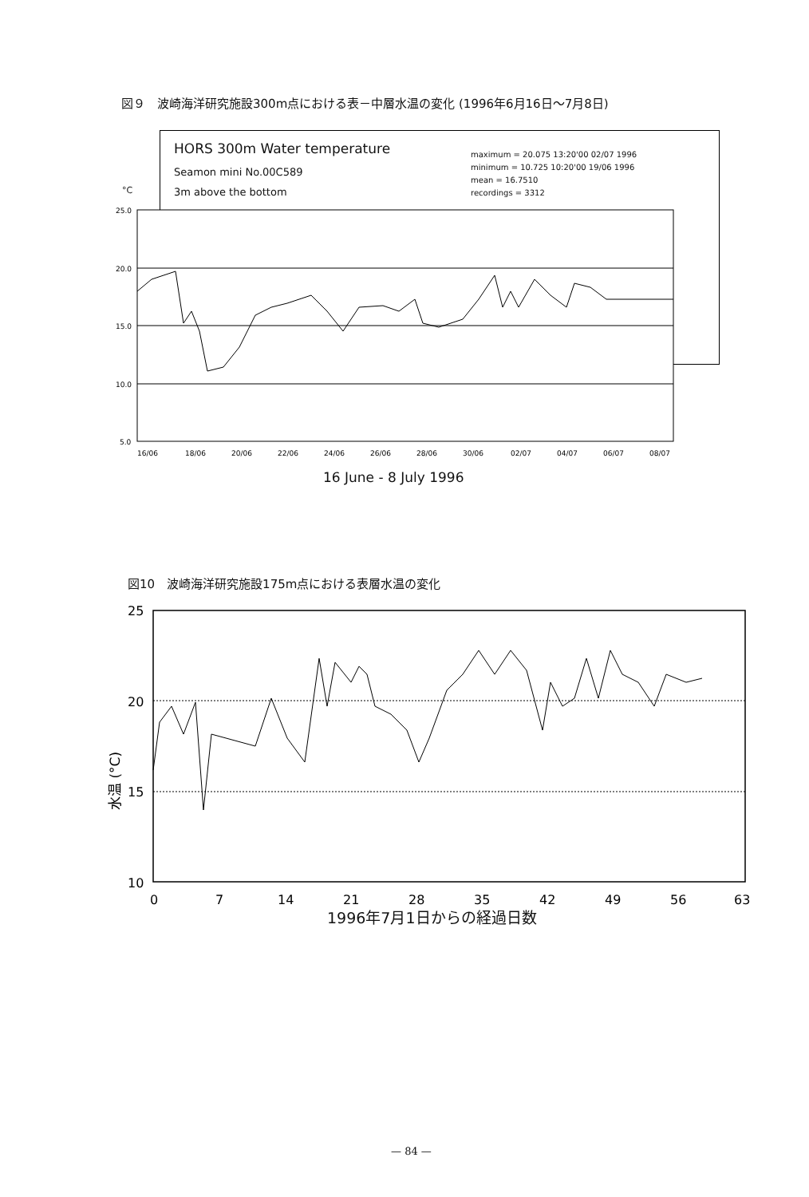図９　波崎海洋研究施設300m点における表－中層水温の変化 (1996年6月16日～7月8日)
HORS 300m Water temperature
Seamon mini No.00C589
3m above the bottom
maximum = 20.075 13:20'00 02/07 1996
minimum = 10.725 10:20'00 19/06 1996
mean = 16.7510
recordings = 3312
°C
25.0
20.0
15.0
10.0
5.0
16/06
18/06
20/06
22/06
24/06
26/06
28/06
30/06
02/07
04/07
06/07
08/07
16 June - 8 July 1996
図10　波崎海洋研究施設175m点における表層水温の変化
25
20
15
10
0
7
14
21
28
35
42
49
56
63
水温 (°C)
1996年7月1日からの経過日数
— 84 —